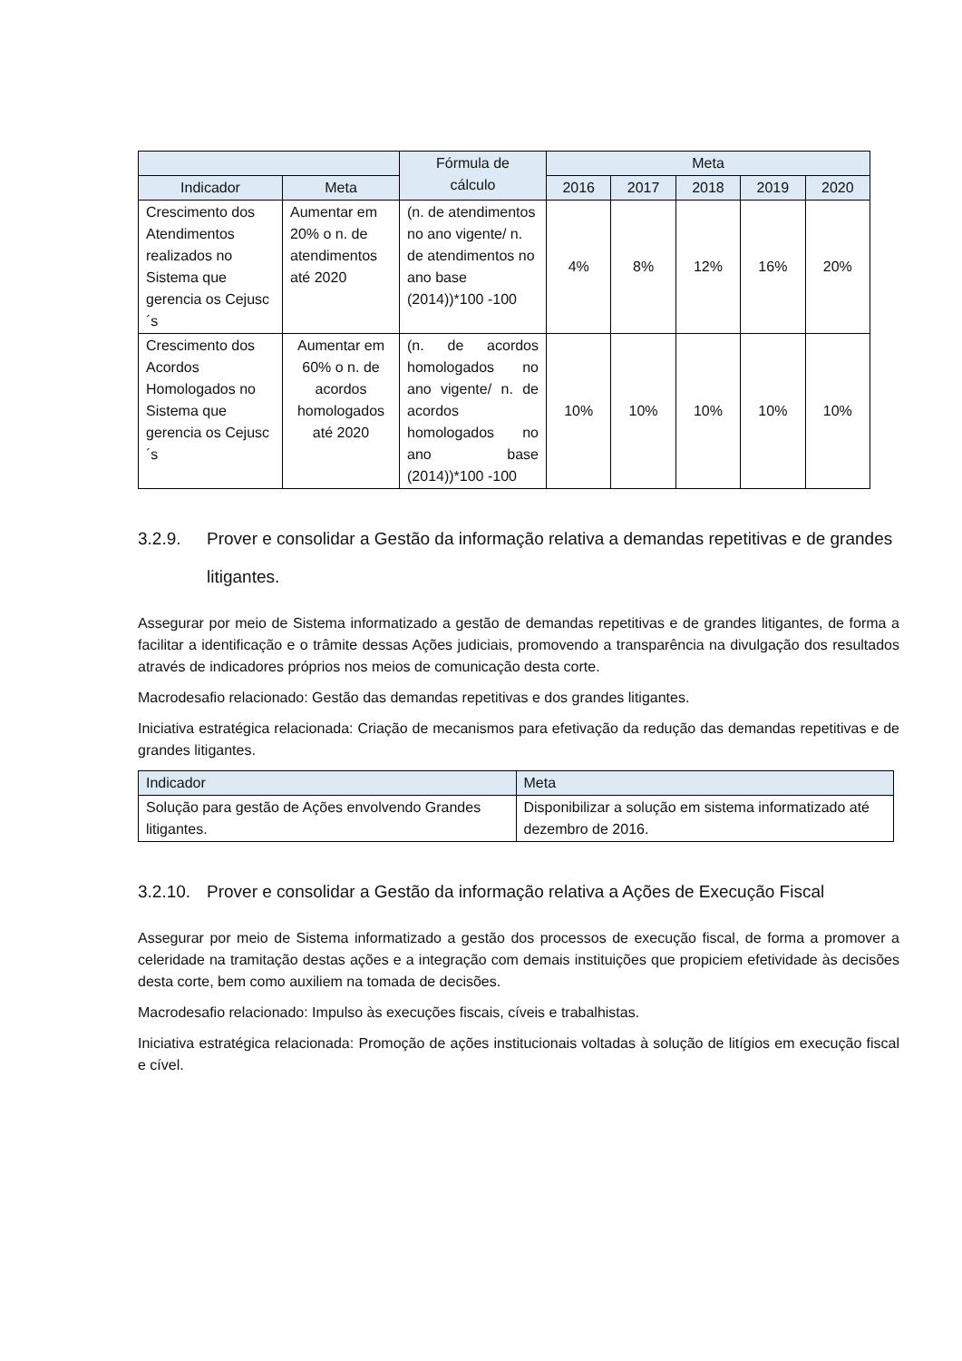| | | Fórmula de cálculo | Meta | | | | |
| --- | --- | --- | --- | --- | --- | --- | --- |
| Indicador | Meta | | 2016 | 2017 | 2018 | 2019 | 2020 |
| Crescimento dos Atendimentos realizados no Sistema que gerencia os Cejusc´s | Aumentar em 20% o n. de atendimentos até 2020 | (n. de atendimentos no ano vigente/ n. de atendimentos no ano base (2014))*100 -100 | 4% | 8% | 12% | 16% | 20% |
| Crescimento dos Acordos Homologados no Sistema que gerencia os Cejusc´s | Aumentar em 60% o n. de acordos homologados até 2020 | (n. de acordos homologados no ano vigente/ n. de acordos homologados no ano base (2014))*100 -100 | 10% | 10% | 10% | 10% | 10% |
3.2.9. Prover e consolidar a Gestão da informação relativa a demandas repetitivas e de grandes litigantes.
Assegurar por meio de Sistema informatizado a gestão de demandas repetitivas e de grandes litigantes, de forma a facilitar a identificação e o trâmite dessas Ações judiciais, promovendo a transparência na divulgação dos resultados através de indicadores próprios nos meios de comunicação desta corte.
Macrodesafio relacionado: Gestão das demandas repetitivas e dos grandes litigantes.
Iniciativa estratégica relacionada: Criação de mecanismos para efetivação da redução das demandas repetitivas e de grandes litigantes.
| Indicador | Meta |
| --- | --- |
| Solução para gestão de Ações envolvendo Grandes litigantes. | Disponibilizar a solução em sistema informatizado até dezembro de 2016. |
3.2.10. Prover e consolidar a Gestão da informação relativa a Ações de Execução Fiscal
Assegurar por meio de Sistema informatizado a gestão dos processos de execução fiscal, de forma a promover a celeridade na tramitação destas ações e a integração com demais instituições que propiciem efetividade às decisões desta corte, bem como auxiliem na tomada de decisões.
Macrodesafio relacionado: Impulso às execuções fiscais, cíveis e trabalhistas.
Iniciativa estratégica relacionada: Promoção de ações institucionais voltadas à solução de litígios em execução fiscal e cível.